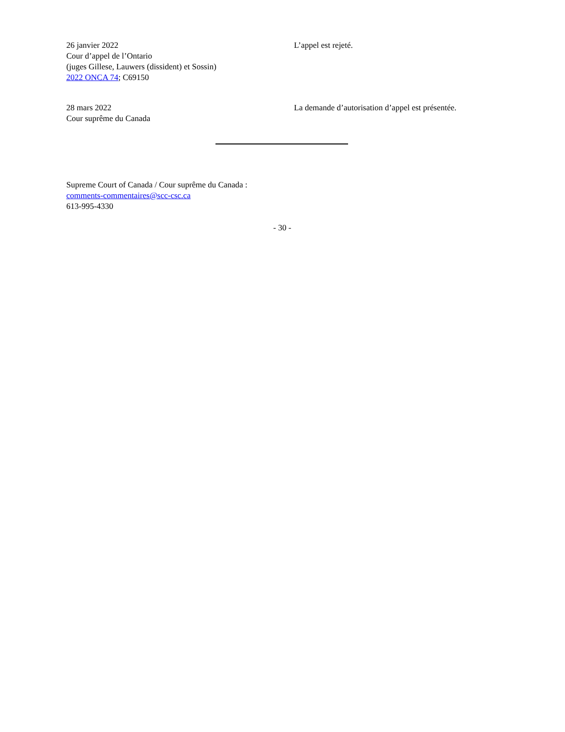26 janvier 2022
Cour d’appel de l’Ontario
(juges Gillese, Lauwers (dissident) et Sossin)
2022 ONCA 74; C69150
L’appel est rejeté.
28 mars 2022
Cour suprême du Canada
La demande d’autorisation d’appel est présentée.
Supreme Court of Canada / Cour suprême du Canada :
comments-commentaires@scc-csc.ca
613-995-4330
- 30 -